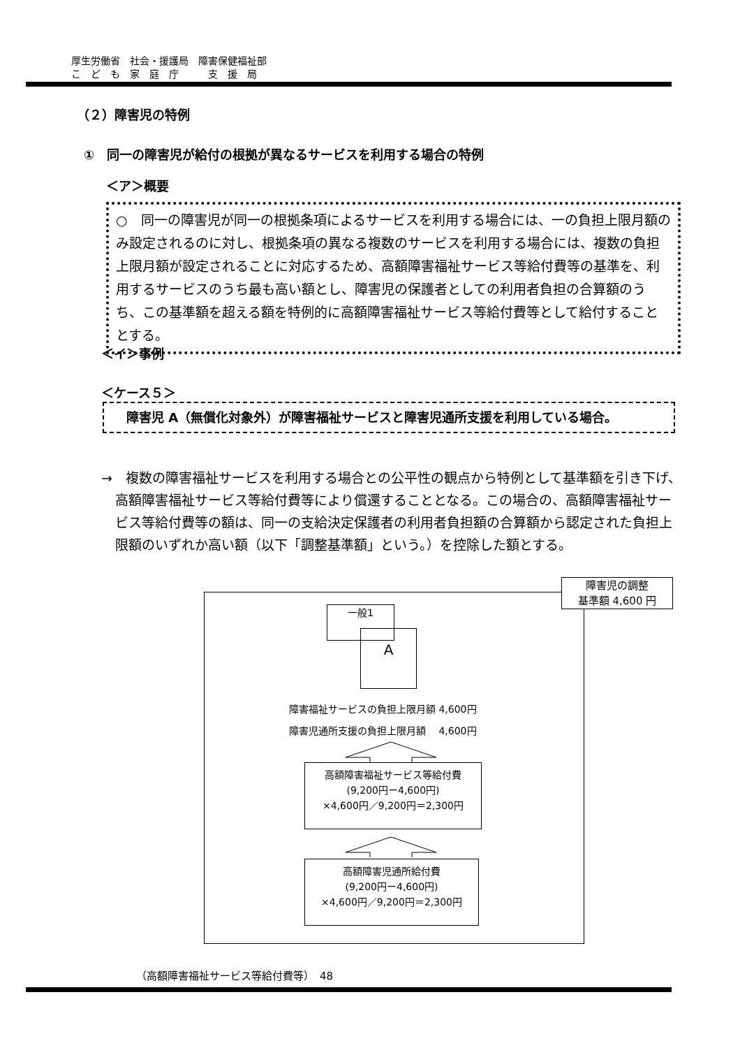厚生労働省　社会・援護局　障害保健福祉部
こ　ど　も　家　庭　庁　　　支　援　局
（２）障害児の特例
①　同一の障害児が給付の根拠が異なるサービスを利用する場合の特例
＜ア＞概要
○　同一の障害児が同一の根拠条項によるサービスを利用する場合には、一の負担上限月額のみ設定されるのに対し、根拠条項の異なる複数のサービスを利用する場合には、複数の負担上限月額が設定されることに対応するため、高額障害福祉サービス等給付費等の基準を、利用するサービスのうち最も高い額とし、障害児の保護者としての利用者負担の合算額のうち、この基準額を超える額を特例的に高額障害福祉サービス等給付費等として給付することとする。
＜イ＞事例
＜ケース５＞
　障害児 A（無償化対象外）が障害福祉サービスと障害児通所支援を利用している場合。
→　複数の障害福祉サービスを利用する場合との公平性の観点から特例として基準額を引き下げ、高額障害福祉サービス等給付費等により償還することとなる。この場合の、高額障害福祉サービス等給付費等の額は、同一の支給決定保護者の利用者負担額の合算額から認定された負担上限額のいずれか高い額（以下「調整基準額」という。）を控除した額とする。
障害児の調整
基準額 4,600 円
A
一般1
障害福祉サービスの負担上限月額 4,600円
障害児通所支援の負担上限月額　 4,600円
高額障害福祉サービス等給付費
(9,200円ー4,600円)
×4,600円／9,200円＝2,300円
高額障害児通所給付費
(9,200円ー4,600円)
×4,600円／9,200円＝2,300円
（高額障害福祉サービス等給付費等）　48